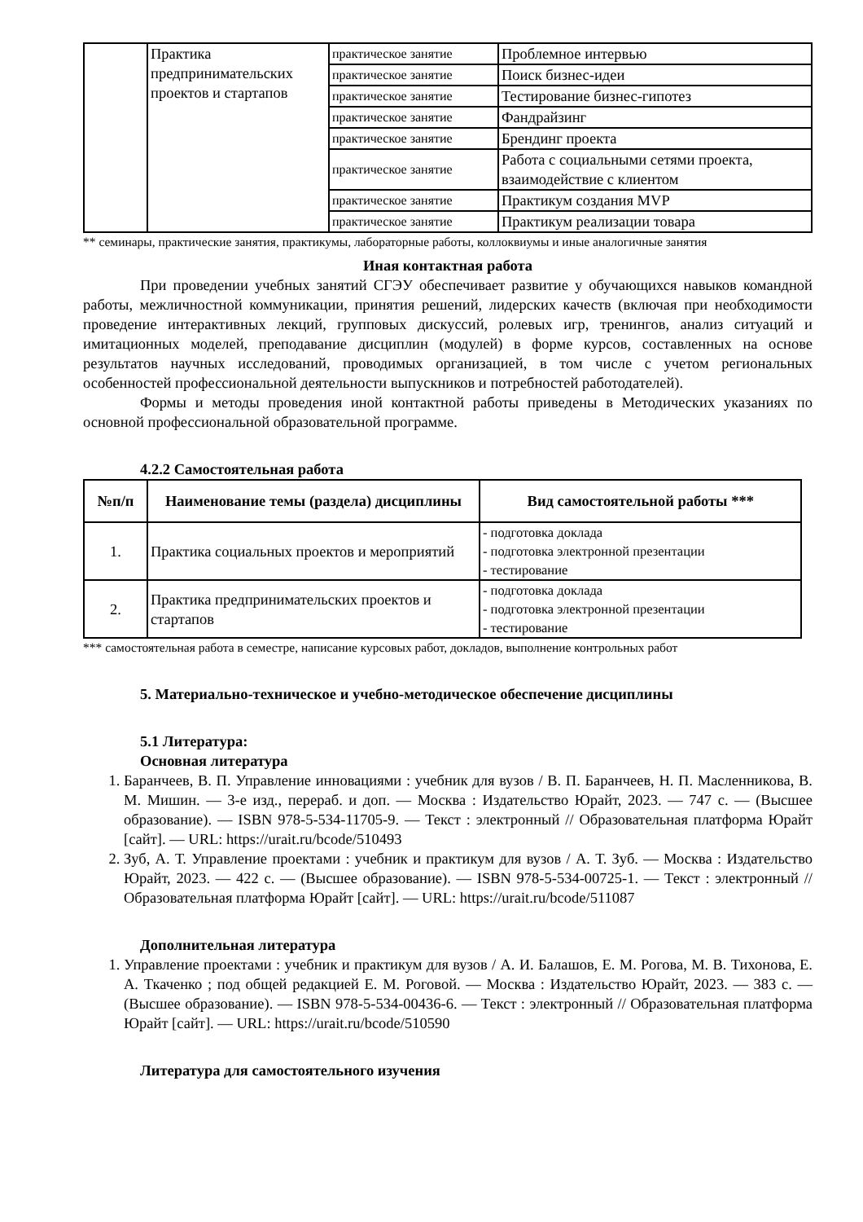| | Практика предпринимательских проектов и стартапов | практическое занятие | Проблемное интервью |
| | | практическое занятие | Поиск бизнес-идеи |
| | | практическое занятие | Тестирование бизнес-гипотез |
| | | практическое занятие | Фандрайзинг |
| | | практическое занятие | Брендинг проекта |
| | | практическое занятие | Работа с социальными сетями проекта, взаимодействие с клиентом |
| | | практическое занятие | Практикум создания MVP |
| | | практическое занятие | Практикум реализации товара |
** семинары, практические занятия, практикумы, лабораторные работы, коллоквиумы и иные аналогичные занятия
Иная контактная работа
При проведении учебных занятий СГЭУ обеспечивает развитие у обучающихся навыков командной работы, межличностной коммуникации, принятия решений, лидерских качеств (включая при необходимости проведение интерактивных лекций, групповых дискуссий, ролевых игр, тренингов, анализ ситуаций и имитационных моделей, преподавание дисциплин (модулей) в форме курсов, составленных на основе результатов научных исследований, проводимых организацией, в том числе с учетом региональных особенностей профессиональной деятельности выпускников и потребностей работодателей).
Формы и методы проведения иной контактной работы приведены в Методических указаниях по основной профессиональной образовательной программе.
4.2.2 Самостоятельная работа
| №п/п | Наименование темы (раздела) дисциплины | Вид самостоятельной работы *** |
| --- | --- | --- |
| 1. | Практика социальных проектов и мероприятий | - подготовка доклада - подготовка электронной презентации - тестирование |
| 2. | Практика предпринимательских проектов и стартапов | - подготовка доклада - подготовка электронной презентации - тестирование |
*** самостоятельная работа в семестре, написание курсовых работ, докладов, выполнение контрольных работ
5. Материально-техническое и учебно-методическое обеспечение дисциплины
5.1 Литература:
Основная литература
1. Баранчеев, В. П. Управление инновациями : учебник для вузов / В. П. Баранчеев, Н. П. Масленникова, В. М. Мишин. — 3-е изд., перераб. и доп. — Москва : Издательство Юрайт, 2023. — 747 с. — (Высшее образование). — ISBN 978-5-534-11705-9. — Текст : электронный // Образовательная платформа Юрайт [сайт]. — URL: https://urait.ru/bcode/510493
2. Зуб, А. Т. Управление проектами : учебник и практикум для вузов / А. Т. Зуб. — Москва : Издательство Юрайт, 2023. — 422 с. — (Высшее образование). — ISBN 978-5-534-00725-1. — Текст : электронный // Образовательная платформа Юрайт [сайт]. — URL: https://urait.ru/bcode/511087
Дополнительная литература
1. Управление проектами : учебник и практикум для вузов / А. И. Балашов, Е. М. Рогова, М. В. Тихонова, Е. А. Ткаченко ; под общей редакцией Е. М. Роговой. — Москва : Издательство Юрайт, 2023. — 383 с. — (Высшее образование). — ISBN 978-5-534-00436-6. — Текст : электронный // Образовательная платформа Юрайт [сайт]. — URL: https://urait.ru/bcode/510590
Литература для самостоятельного изучения